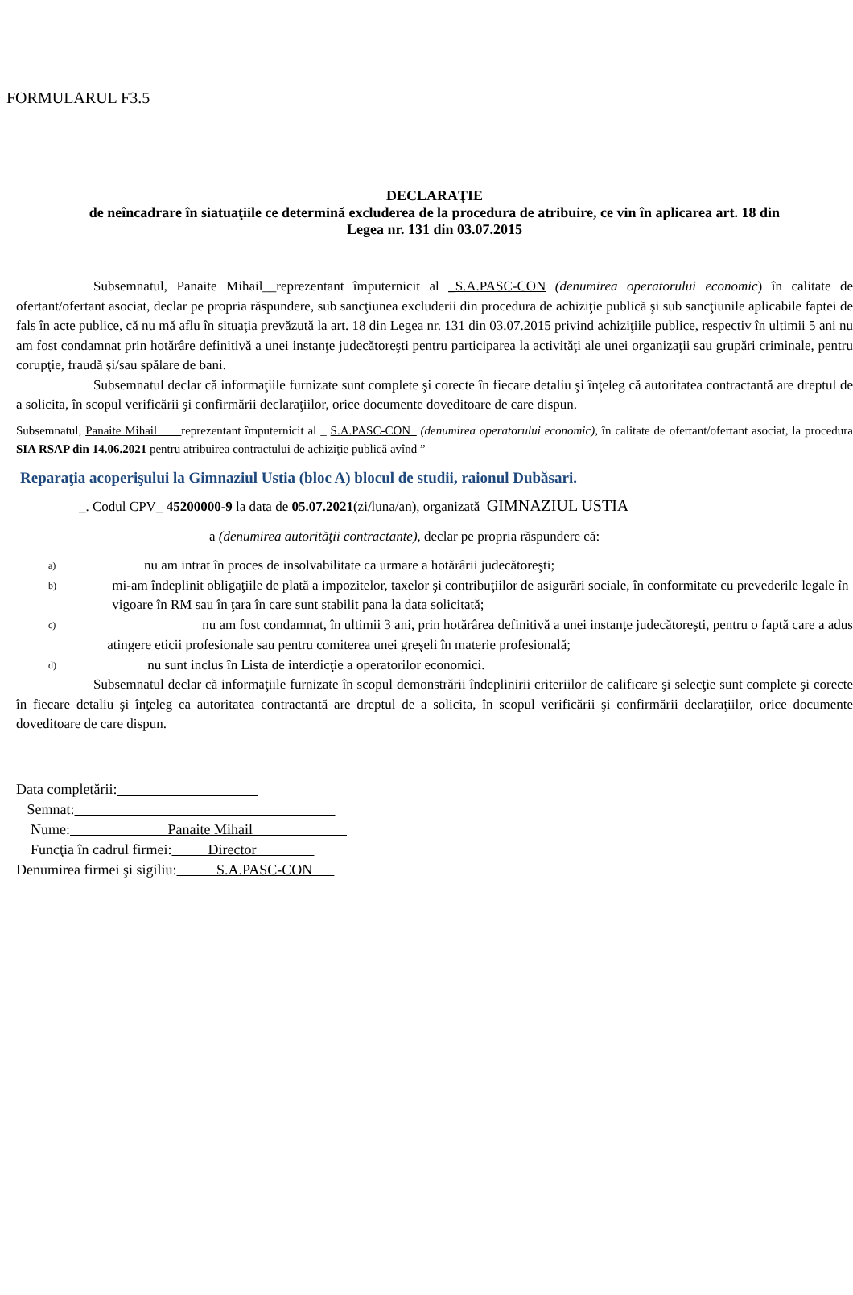FORMULARUL F3.5
DECLARAŢIE
de neîncadrare în siatuaţiile ce determină excluderea de la procedura de atribuire, ce vin în aplicarea art. 18 din
Legea nr. 131 din 03.07.2015
Subsemnatul, Panaite Mihail__reprezentant împuternicit al _S.A.PASC-CON (denumirea operatorului economic) în calitate de ofertant/ofertant asociat, declar pe propria răspundere, sub sancţiunea excluderii din procedura de achiziţie publică şi sub sancţiunile aplicabile faptei de fals în acte publice, că nu mă aflu în situaţia prevăzută la art. 18 din Legea nr. 131 din 03.07.2015 privind achiziţiile publice, respectiv în ultimii 5 ani nu am fost condamnat prin hotărâre definitivă a unei instanţe judecătoreşti pentru participarea la activităţi ale unei organizaţii sau grupări criminale, pentru corupţie, fraudă şi/sau spălare de bani.
Subsemnatul declar că informaţiile furnizate sunt complete şi corecte în fiecare detaliu şi înţeleg că autoritatea contractantă are dreptul de a solicita, în scopul verificării şi confirmării declaraţiilor, orice documente doveditoare de care dispun.
Subsemnatul, Panaite Mihail____reprezentant împuternicit al _ S.A.PASC-CON_ (denumirea operatorului economic), în calitate de ofertant/ofertant asociat, la procedura SIA RSAP din 14.06.2021 pentru atribuirea contractului de achiziţie publică avînd ”
Reparaţia acoperişului la Gimnaziul Ustia (bloc A) blocul de studii, raionul Dubăsari.
_. Codul CPV_ 45200000-9 la data de 05.07.2021(zi/luna/an), organizată GIMNAZIUL USTIA
a (denumirea autorităţii contractante), declar pe propria răspundere că:
a) nu am intrat în proces de insolvabilitate ca urmare a hotărârii judecătoreşti;
b) mi-am îndeplinit obligaţiile de plată a impozitelor, taxelor şi contribuţiilor de asigurări sociale, în conformitate cu prevederile legale în vigoare în RM sau în ţara în care sunt stabilit pana la data solicitată;
c) nu am fost condamnat, în ultimii 3 ani, prin hotărârea definitivă a unei instanţe judecătoreşti, pentru o faptă care a adus atingere eticii profesionale sau pentru comiterea unei greşeli în materie profesională;
d) nu sunt inclus în Lista de interdicţie a operatorilor economici.
Subsemnatul declar că informaţiile furnizate în scopul demonstrării îndeplinirii criteriilor de calificare şi selecţie sunt complete şi corecte în fiecare detaliu şi înţeleg ca autoritatea contractantă are dreptul de a solicita, în scopul verificării şi confirmării declaraţiilor, orice documente doveditoare de care dispun.
Data completării:
Semnat:
Nume: Panaite Mihail
Funcţia în cadrul firmei: Director
Denumirea firmei şi sigiliu: S.A.PASC-CON